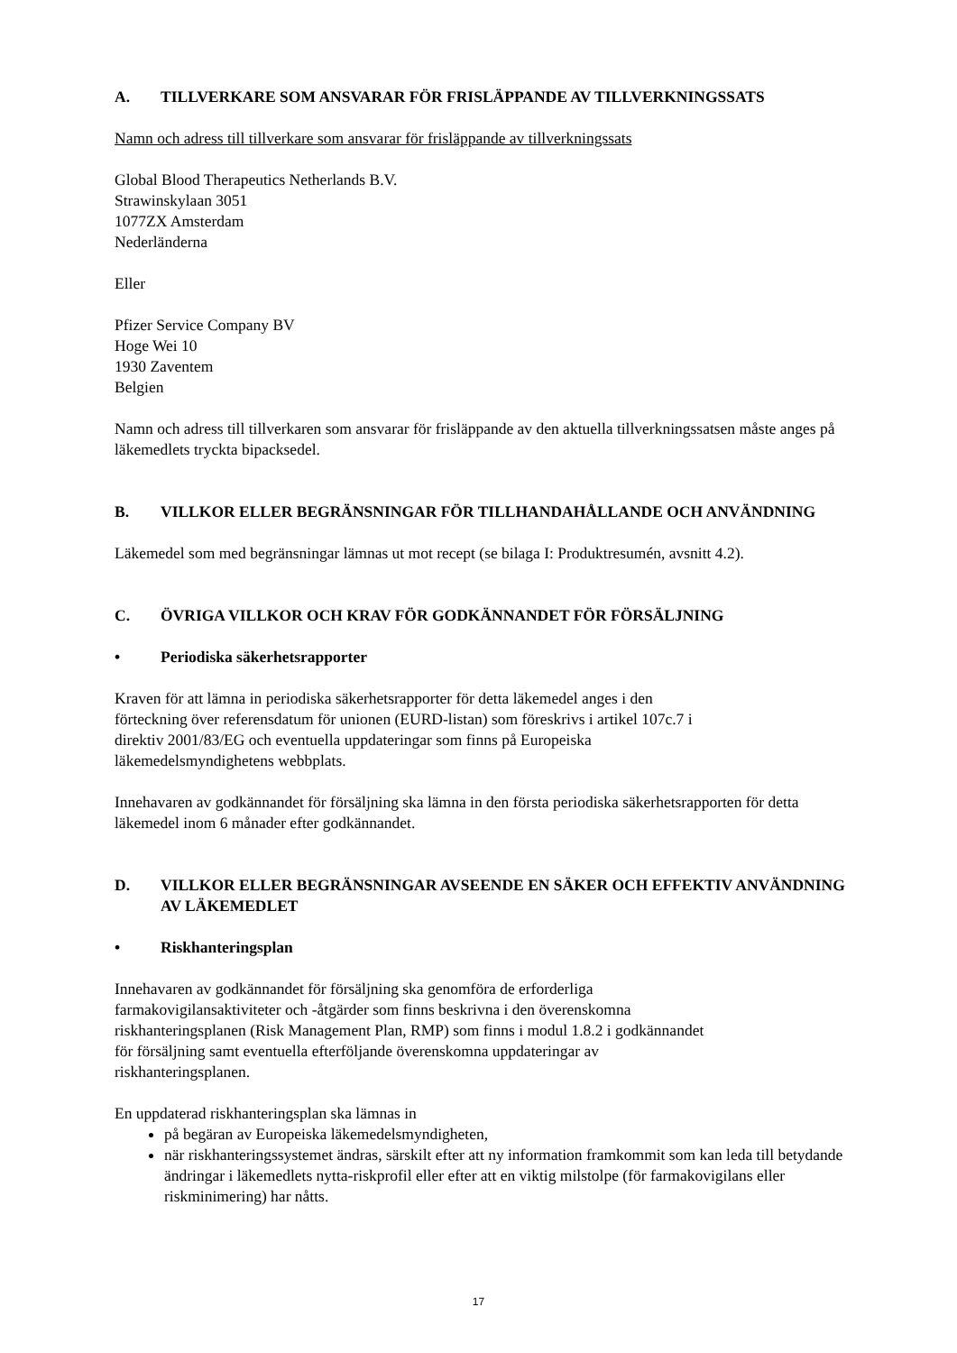A. TILLVERKARE SOM ANSVARAR FÖR FRISLÄPPANDE AV TILLVERKNINGSSATS
Namn och adress till tillverkare som ansvarar för frisläppande av tillverkningssats
Global Blood Therapeutics Netherlands B.V.
Strawinskylaan 3051
1077ZX Amsterdam
Nederländerna
Eller
Pfizer Service Company BV
Hoge Wei 10
1930 Zaventem
Belgien
Namn och adress till tillverkaren som ansvarar för frisläppande av den aktuella tillverkningssatsen måste anges på läkemedlets tryckta bipacksedel.
B. VILLKOR ELLER BEGRÄNSNINGAR FÖR TILLHANDAHÅLLANDE OCH ANVÄNDNING
Läkemedel som med begränsningar lämnas ut mot recept (se bilaga I: Produktresumén, avsnitt 4.2).
C. ÖVRIGA VILLKOR OCH KRAV FÖR GODKÄNNANDET FÖR FÖRSÄLJNING
• Periodiska säkerhetsrapporter
Kraven för att lämna in periodiska säkerhetsrapporter för detta läkemedel anges i den
förteckning över referensdatum för unionen (EURD-listan) som föreskrivs i artikel 107c.7 i
direktiv 2001/83/EG och eventuella uppdateringar som finns på Europeiska
läkemedelsmyndighetens webbplats.
Innehavaren av godkännandet för försäljning ska lämna in den första periodiska säkerhetsrapporten för detta läkemedel inom 6 månader efter godkännandet.
D. VILLKOR ELLER BEGRÄNSNINGAR AVSEENDE EN SÄKER OCH EFFEKTIV ANVÄNDNING AV LÄKEMEDLET
• Riskhanteringsplan
Innehavaren av godkännandet för försäljning ska genomföra de erforderliga
farmakovigilansaktiviteter och -åtgärder som finns beskrivna i den överenskomna
riskhanteringsplanen (Risk Management Plan, RMP) som finns i modul 1.8.2 i godkännandet
för försäljning samt eventuella efterföljande överenskomna uppdateringar av
riskhanteringsplanen.
En uppdaterad riskhanteringsplan ska lämnas in
på begäran av Europeiska läkemedelsmyndigheten,
när riskhanteringssystemet ändras, särskilt efter att ny information framkommit som kan leda till betydande ändringar i läkemedlets nytta-riskprofil eller efter att en viktig milstolpe (för farmakovigilans eller riskminimering) har nåtts.
17